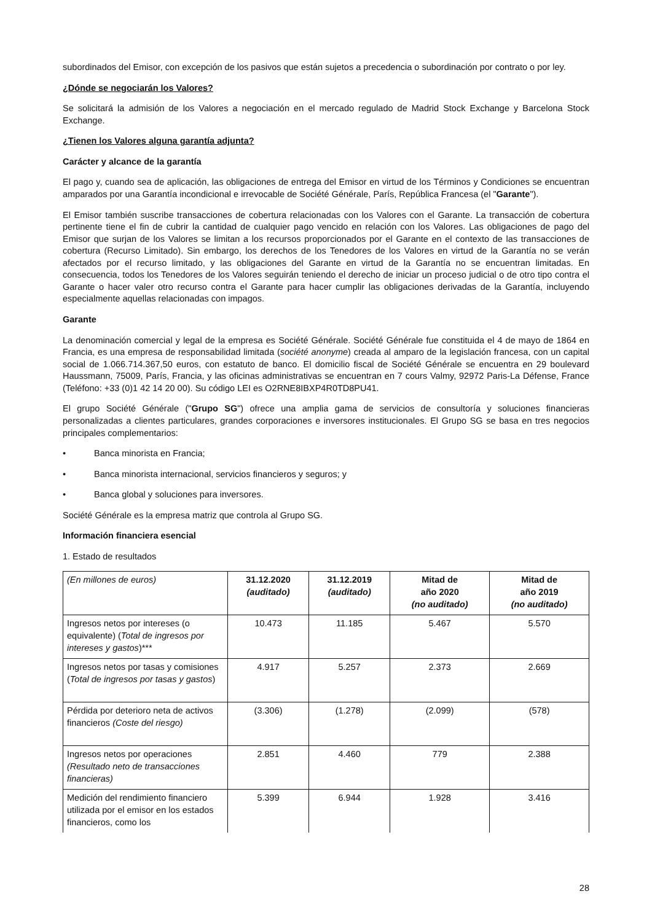subordinados del Emisor, con excepción de los pasivos que están sujetos a precedencia o subordinación por contrato o por ley.
¿Dónde se negociarán los Valores?
Se solicitará la admisión de los Valores a negociación en el mercado regulado de Madrid Stock Exchange y Barcelona Stock Exchange.
¿Tienen los Valores alguna garantía adjunta?
Carácter y alcance de la garantía
El pago y, cuando sea de aplicación, las obligaciones de entrega del Emisor en virtud de los Términos y Condiciones se encuentran amparados por una Garantía incondicional e irrevocable de Société Générale, París, República Francesa (el "Garante").
El Emisor también suscribe transacciones de cobertura relacionadas con los Valores con el Garante. La transacción de cobertura pertinente tiene el fin de cubrir la cantidad de cualquier pago vencido en relación con los Valores. Las obligaciones de pago del Emisor que surjan de los Valores se limitan a los recursos proporcionados por el Garante en el contexto de las transacciones de cobertura (Recurso Limitado). Sin embargo, los derechos de los Tenedores de los Valores en virtud de la Garantía no se verán afectados por el recurso limitado, y las obligaciones del Garante en virtud de la Garantía no se encuentran limitadas. En consecuencia, todos los Tenedores de los Valores seguirán teniendo el derecho de iniciar un proceso judicial o de otro tipo contra el Garante o hacer valer otro recurso contra el Garante para hacer cumplir las obligaciones derivadas de la Garantía, incluyendo especialmente aquellas relacionadas con impagos.
Garante
La denominación comercial y legal de la empresa es Société Générale. Société Générale fue constituida el 4 de mayo de 1864 en Francia, es una empresa de responsabilidad limitada (société anonyme) creada al amparo de la legislación francesa, con un capital social de 1.066.714.367,50 euros, con estatuto de banco. El domicilio fiscal de Société Générale se encuentra en 29 boulevard Haussmann, 75009, París, Francia, y las oficinas administrativas se encuentran en 7 cours Valmy, 92972 Paris-La Défense, France (Teléfono: +33 (0)1 42 14 20 00). Su código LEI es O2RNE8IBXP4R0TD8PU41.
El grupo Société Générale ("Grupo SG") ofrece una amplia gama de servicios de consultoría y soluciones financieras personalizadas a clientes particulares, grandes corporaciones e inversores institucionales. El Grupo SG se basa en tres negocios principales complementarios:
• Banca minorista en Francia;
• Banca minorista internacional, servicios financieros y seguros; y
• Banca global y soluciones para inversores.
Société Générale es la empresa matriz que controla al Grupo SG.
Información financiera esencial
1. Estado de resultados
| (En millones de euros) | 31.12.2020 (auditado) | 31.12.2019 (auditado) | Mitad de año 2020 (no auditado) | Mitad de año 2019 (no auditado) |
| --- | --- | --- | --- | --- |
| Ingresos netos por intereses (o equivalente) ( Total de ingresos por intereses y gastos )*** | 10.473 | 11.185 | 5.467 | 5.570 |
| Ingresos netos por tasas y comisiones ( Total de ingresos por tasas y gastos ) | 4.917 | 5.257 | 2.373 | 2.669 |
| Pérdida por deterioro neta de activos financieros (Coste del riesgo) | (3.306) | (1.278) | (2.099) | (578) |
| Ingresos netos por operaciones (Resultado neto de transacciones financieras) | 2.851 | 4.460 | 779 | 2.388 |
| Medición del rendimiento financiero utilizada por el emisor en los estados financieros, como los | 5.399 | 6.944 | 1.928 | 3.416 |
28